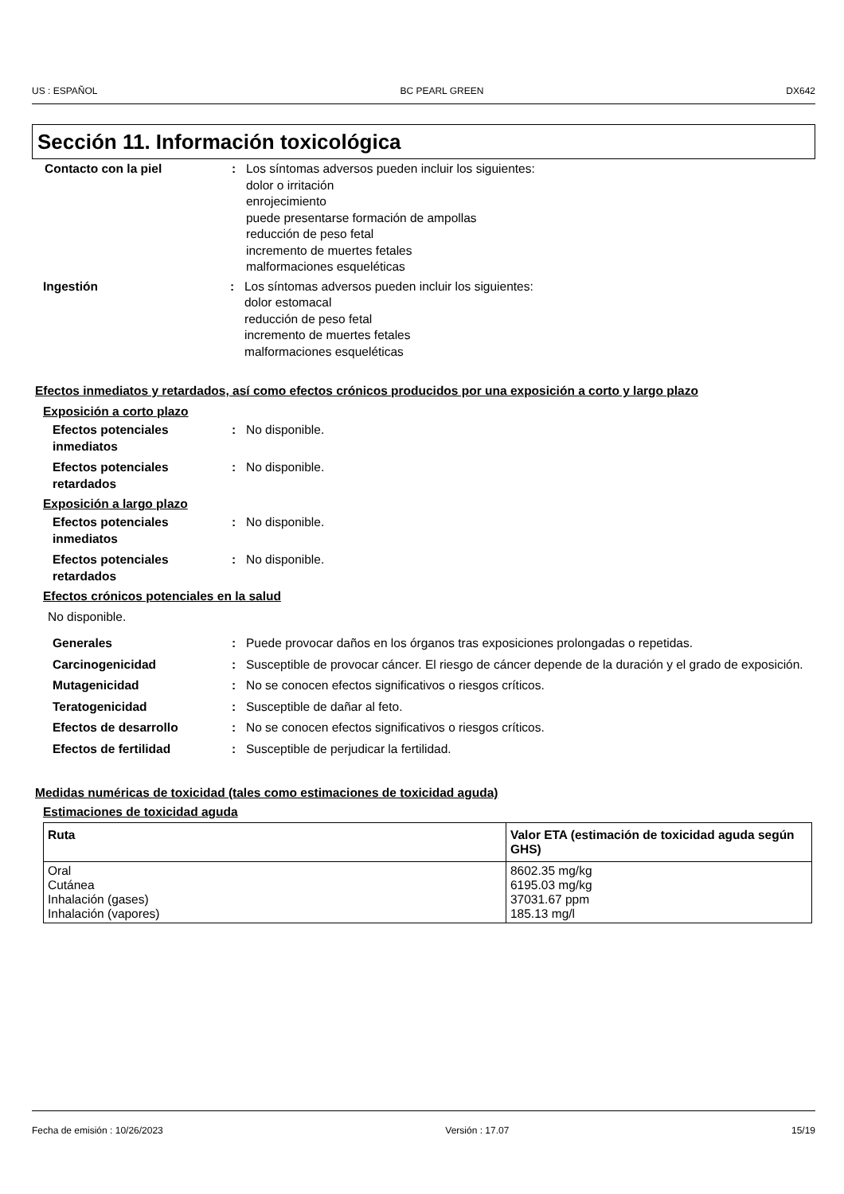US : ESPAÑOL BC PEARL GREEN DX642
Sección 11. Información toxicológica
Contacto con la piel : Los síntomas adversos pueden incluir los siguientes:
dolor o irritación
enrojecimiento
puede presentarse formación de ampollas
reducción de peso fetal
incremento de muertes fetales
malformaciones esqueléticas
Ingestión : Los síntomas adversos pueden incluir los siguientes:
dolor estomacal
reducción de peso fetal
incremento de muertes fetales
malformaciones esqueléticas
Efectos inmediatos y retardados, así como efectos crónicos producidos por una exposición a corto y largo plazo
Exposición a corto plazo
Efectos potenciales inmediatos
: No disponible.
Efectos potenciales retardados
: No disponible.
Exposición a largo plazo
Efectos potenciales inmediatos
: No disponible.
Efectos potenciales retardados
: No disponible.
Efectos crónicos potenciales en la salud
No disponible.
Generales : Puede provocar daños en los órganos tras exposiciones prolongadas o repetidas.
Carcinogenicidad : Susceptible de provocar cáncer. El riesgo de cáncer depende de la duración y el grado de exposición.
Mutagenicidad : No se conocen efectos significativos o riesgos críticos.
Teratogenicidad : Susceptible de dañar al feto.
Efectos de desarrollo : No se conocen efectos significativos o riesgos críticos.
Efectos de fertilidad : Susceptible de perjudicar la fertilidad.
Medidas numéricas de toxicidad (tales como estimaciones de toxicidad aguda)
Estimaciones de toxicidad aguda
| Ruta | Valor ETA (estimación de toxicidad aguda según GHS) |
| --- | --- |
| Oral Cutánea Inhalación (gases) Inhalación (vapores) | 8602.35 mg/kg 6195.03 mg/kg 37031.67 ppm 185.13 mg/l |
Fecha de emisión : 10/26/2023 Versión : 17.07 15/19